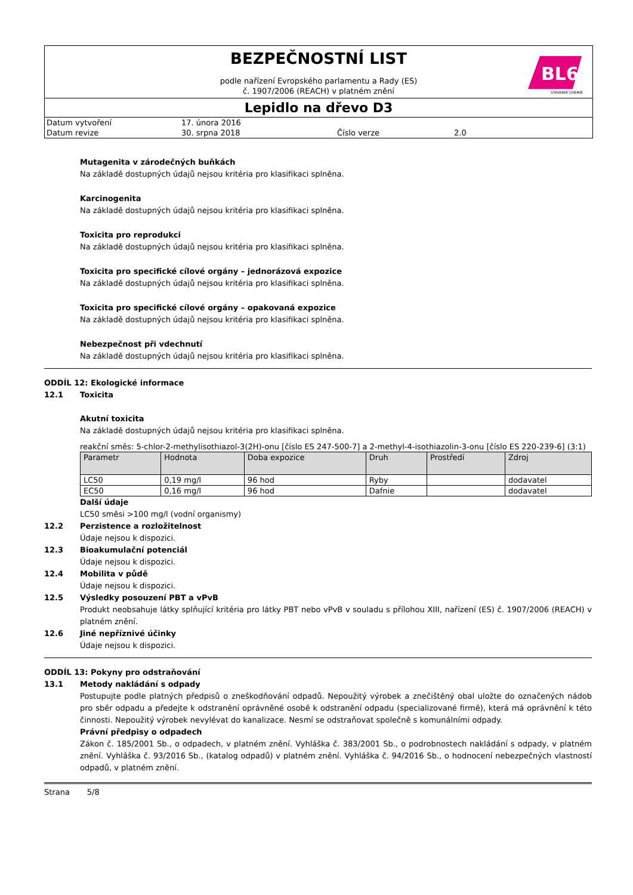BL6
STAVEBNÍ CHEMIE
BEZPEČNOSTNÍ LIST
podle nařízení Evropského parlamentu a Rady (ES)
č. 1907/2006 (REACH) v platném znění
Lepidlo na dřevo D3
| Datum vytvoření | 17. února 2016 | | |
| Datum revize | 30. srpna 2018 | Číslo verze | 2.0 |
Mutagenita v zárodečných buňkách
Na základě dostupných údajů nejsou kritéria pro klasifikaci splněna.
Karcinogenita
Na základě dostupných údajů nejsou kritéria pro klasifikaci splněna.
Toxicita pro reprodukci
Na základě dostupných údajů nejsou kritéria pro klasifikaci splněna.
Toxicita pro specifické cílové orgány – jednorázová expozice
Na základě dostupných údajů nejsou kritéria pro klasifikaci splněna.
Toxicita pro specifické cílové orgány – opakovaná expozice
Na základě dostupných údajů nejsou kritéria pro klasifikaci splněna.
Nebezpečnost při vdechnutí
Na základě dostupných údajů nejsou kritéria pro klasifikaci splněna.
ODDÍL 12: Ekologické informace
12.1 Toxicita
Akutní toxicita
Na základě dostupných údajů nejsou kritéria pro klasifikaci splněna.
reakční směs: 5-chlor-2-methylisothiazol-3(2H)-onu [číslo ES 247-500-7] a 2-methyl-4-isothiazolin-3-onu [číslo ES 220-239-6] (3:1)
| Parametr | Hodnota | Doba expozice | Druh | Prostředí | Zdroj |
| --- | --- | --- | --- | --- | --- |
| LC50 | 0,19 mg/l | 96 hod | Ryby | | dodavatel |
| EC50 | 0,16 mg/l | 96 hod | Dafnie | | dodavatel |
Další údaje
LC50 směsi >100 mg/l (vodní organismy)
12.2 Perzistence a rozložitelnost
Údaje nejsou k dispozici.
12.3 Bioakumulační potenciál
Údaje nejsou k dispozici.
12.4 Mobilita v půdě
Údaje nejsou k dispozici.
12.5 Výsledky posouzení PBT a vPvB
Produkt neobsahuje látky splňující kritéria pro látky PBT nebo vPvB v souladu s přílohou XIII, nařízení (ES) č. 1907/2006 (REACH) v platném znění.
12.6 Jiné nepříznivé účinky
Údaje nejsou k dispozici.
ODDÍL 13: Pokyny pro odstraňování
13.1 Metody nakládání s odpady
Postupujte podle platných předpisů o zneškodňování odpadů. Nepoužitý výrobek a znečištěný obal uložte do označených nádob pro sběr odpadu a předejte k odstranění oprávněné osobě k odstranění odpadu (specializované firmě), která má oprávnění k této činnosti. Nepoužitý výrobek nevylévat do kanalizace. Nesmí se odstraňovat společně s komunálními odpady.
Právní předpisy o odpadech
Zákon č. 185/2001 Sb., o odpadech, v platném znění. Vyhláška č. 383/2001 Sb., o podrobnostech nakládání s odpady, v platném znění. Vyhláška č. 93/2016 Sb., (katalog odpadů) v platném znění. Vyhláška č. 94/2016 Sb., o hodnocení nebezpečných vlastností odpadů, v platném znění.
Strana 5/8